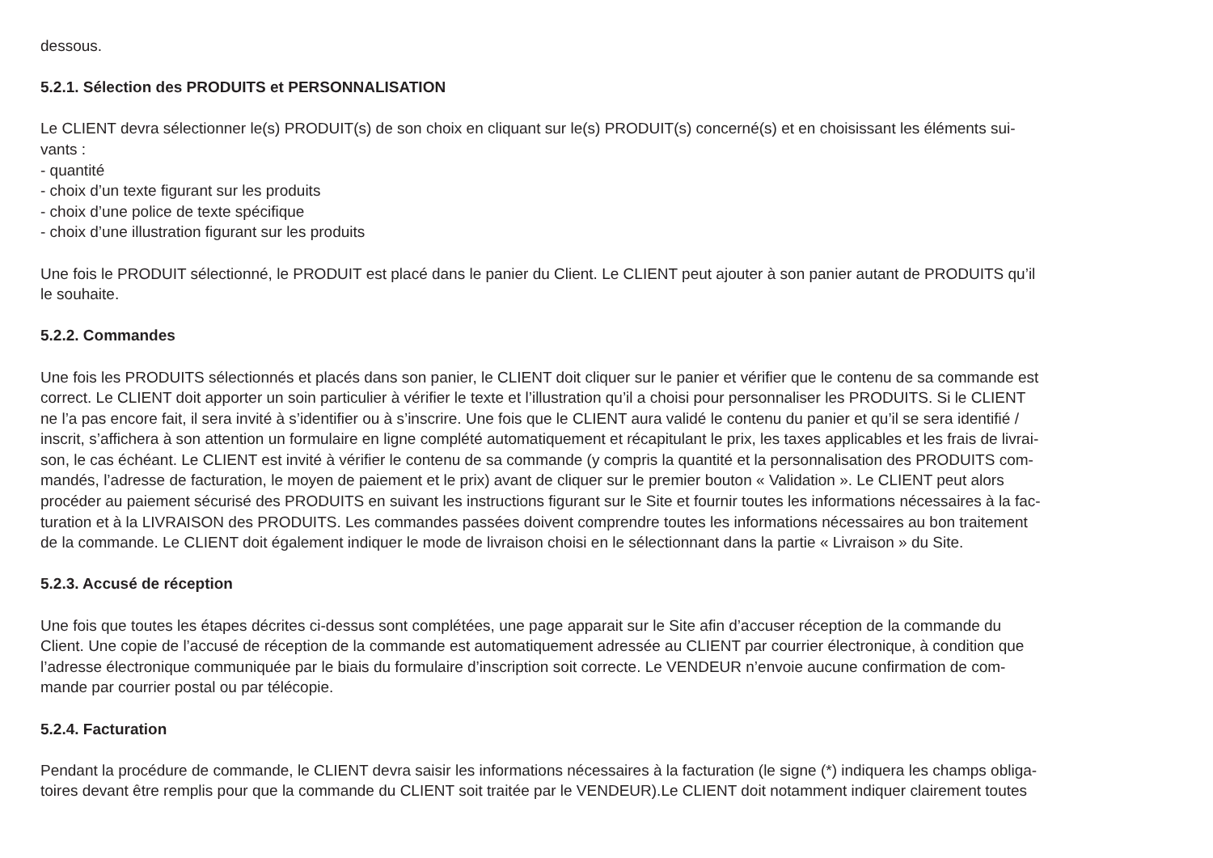dessous.
5.2.1. Sélection des PRODUITS et PERSONNALISATION
Le CLIENT devra sélectionner le(s) PRODUIT(s) de son choix en cliquant sur le(s) PRODUIT(s) concerné(s) et en choisissant les éléments sui-
vants :
- quantité
- choix d’un texte figurant sur les produits
- choix d’une police de texte spécifique
- choix d’une illustration figurant sur les produits
Une fois le PRODUIT sélectionné, le PRODUIT est placé dans le panier du Client. Le CLIENT peut ajouter à son panier autant de PRODUITS qu’il
le souhaite.
5.2.2. Commandes
Une fois les PRODUITS sélectionnés et placés dans son panier, le CLIENT doit cliquer sur le panier et vérifier que le contenu de sa commande est
correct. Le CLIENT doit apporter un soin particulier à vérifier le texte et l’illustration qu’il a choisi pour personnaliser les PRODUITS. Si le CLIENT
ne l’a pas encore fait, il sera invité à s’identifier ou à s’inscrire. Une fois que le CLIENT aura validé le contenu du panier et qu’il se sera identifié /
inscrit, s’affichera à son attention un formulaire en ligne complété automatiquement et récapitulant le prix, les taxes applicables et les frais de livrai-
son, le cas échéant. Le CLIENT est invité à vérifier le contenu de sa commande (y compris la quantité et la personnalisation des PRODUITS com-
mandés, l’adresse de facturation, le moyen de paiement et le prix) avant de cliquer sur le premier bouton « Validation ». Le CLIENT peut alors
procéder au paiement sécurisé des PRODUITS en suivant les instructions figurant sur le Site et fournir toutes les informations nécessaires à la fac-
turation et à la LIVRAISON des PRODUITS. Les commandes passées doivent comprendre toutes les informations nécessaires au bon traitement
de la commande. Le CLIENT doit également indiquer le mode de livraison choisi en le sélectionnant dans la partie « Livraison » du Site.
5.2.3. Accusé de réception
Une fois que toutes les étapes décrites ci-dessus sont complétées, une page apparait sur le Site afin d’accuser réception de la commande du
Client. Une copie de l’accusé de réception de la commande est automatiquement adressée au CLIENT par courrier électronique, à condition que
l’adresse électronique communiquée par le biais du formulaire d’inscription soit correcte. Le VENDEUR n’envoie aucune confirmation de com-
mande par courrier postal ou par télécopie.
5.2.4. Facturation
Pendant la procédure de commande, le CLIENT devra saisir les informations nécessaires à la facturation (le signe (*) indiquera les champs obliga-
toires devant être remplis pour que la commande du CLIENT soit traitée par le VENDEUR).Le CLIENT doit notamment indiquer clairement toutes